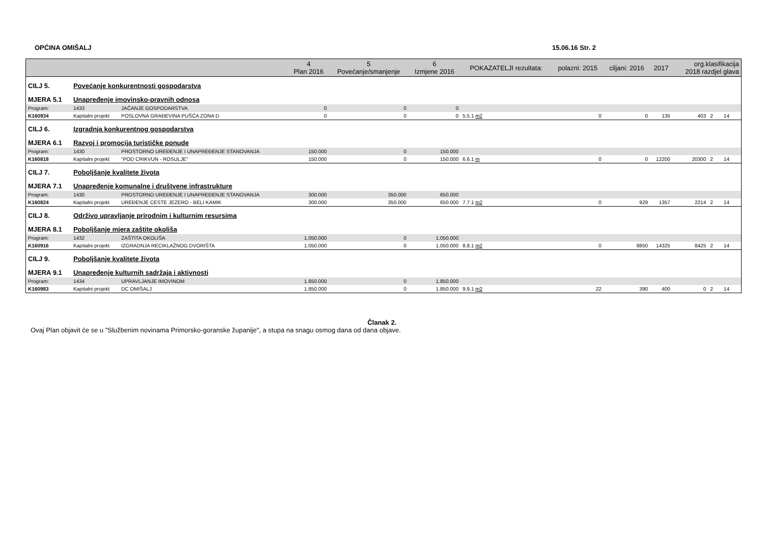OPĆINA OMIŠALJ 15.06.16 Str. 2
| | | | 4 Plan 2016 | 5 Povećanje/smanjenje | 6 Izmjene 2016 | POKAZATELJI rezultata: | polazni: 2015 | ciljani: 2016 | 2017 | org.klasifikacija 2018 razdjel glava | | |
| --- | --- | --- | --- | --- | --- | --- | --- | --- | --- | --- | --- | --- |
| CILJ 5. | Povećanje konkurentnosti gospodarstva | | | | | | | | | | | |
| MJERA 5.1 | Unapređenje imovinsko-pravnih odnosa | | | | | | | | | | | |
| Program: | 1433 | JAČANJE GOSPODARSTVA | 0 | 0 | 0 | | | | | | | |
| K160934 | Kapitalni projekt | POSLOVNA GRAĐEVINA PUŠĆA ZONA D | 0 | 0 | 0 | 5.5.1 m2 | 0 | 0 | 135 | 403 | 2 | 14 |
| CILJ 6. | Izgradnja konkurentnog gospodarstva | | | | | | | | | | | |
| MJERA 6.1 | Razvoj i promocija turističke ponude | | | | | | | | | | | |
| Program: | 1430 | PROSTORNO UREĐENJE I UNAPREĐENJE STANOVANJA | 150.000 | 0 | 150.000 | | | | | | | |
| K160818 | Kapitalni projekt | "POD CRIKVUN - ROSULJE" | 150.000 | 0 | 150.000 | 6.6.1 m | 0 | 0 | 12200 | 20300 | 2 | 14 |
| CILJ 7. | Poboljšanje kvalitete života | | | | | | | | | | | |
| MJERA 7.1 | Unapređenje komunalne i društvene infrastrukture | | | | | | | | | | | |
| Program: | 1430 | PROSTORNO UREĐENJE I UNAPREĐENJE STANOVANJA | 300.000 | 350.000 | 650.000 | | | | | | | |
| K160824 | Kapitalni projekt | UREĐENJE CESTE JEZERO - BELI KAMIK | 300.000 | 350.000 | 650.000 | 7.7.1 m2 | 0 | 929 | 1357 | 2214 | 2 | 14 |
| CILJ 8. | Održivo upravljanje prirodnim i kulturnim resursima | | | | | | | | | | | |
| MJERA 8.1 | Poboljšanje mjera zaštite okoliša | | | | | | | | | | | |
| Program: | 1432 | ZAŠTITA OKOLIŠA | 1.050.000 | 0 | 1.050.000 | | | | | | | |
| K160916 | Kapitalni projekt | IZGRADNJA RECIKLAŽNOG DVORIŠTA | 1.050.000 | 0 | 1.050.000 | 8.8.1 m2 | 0 | 8850 | 14325 | 8425 | 2 | 14 |
| CILJ 9. | Poboljšanje kvalitete života | | | | | | | | | | | |
| MJERA 9.1 | Unapređenje kulturnih sadržaja i aktivnosti | | | | | | | | | | | |
| Program: | 1434 | UPRAVLJANJE IMOVINOM | 1.850.000 | 0 | 1.850.000 | | | | | | | |
| K160983 | Kapitalni projekt | DC OMIŠALJ | 1.850.000 | 0 | 1.850.000 | 9.9.1 m2 | 22 | 390 | 400 | 0 | 2 | 14 |
Članak 2.
Ovaj Plan objavit će se u "Službenim novinama Primorsko-goranske županije", a stupa na snagu osmog dana od dana objave.